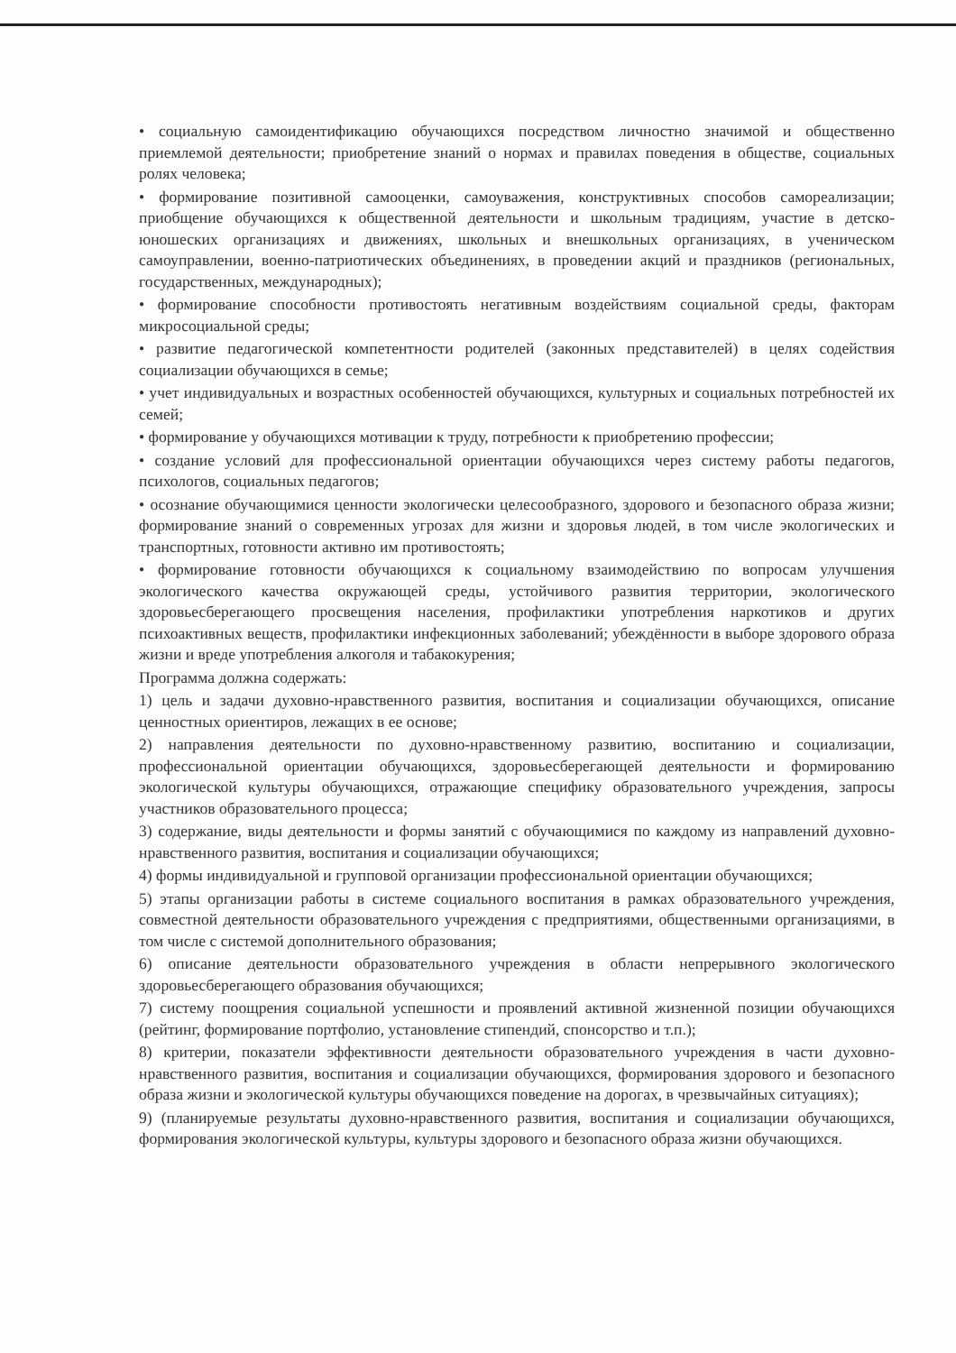• социальную самоидентификацию обучающихся посредством личностно значимой и общественно приемлемой деятельности; приобретение знаний о нормах и правилах поведения в обществе, социальных ролях человека;
• формирование позитивной самооценки, самоуважения, конструктивных способов самореализации; приобщение обучающихся к общественной деятельности и школьным традициям, участие в детско-юношеских организациях и движениях, школьных и внешкольных организациях, в ученическом самоуправлении, военно-патриотических объединениях, в проведении акций и праздников (региональных, государственных, международных);
• формирование способности противостоять негативным воздействиям социальной среды, факторам микросоциальной среды;
• развитие педагогической компетентности родителей (законных представителей) в целях содействия социализации обучающихся в семье;
• учет индивидуальных и возрастных особенностей обучающихся, культурных и социальных потребностей их семей;
• формирование у обучающихся мотивации к труду, потребности к приобретению профессии;
• создание условий для профессиональной ориентации обучающихся через систему работы педагогов, психологов, социальных педагогов;
• осознание обучающимися ценности экологически целесообразного, здорового и безопасного образа жизни; формирование знаний о современных угрозах для жизни и здоровья людей, в том числе экологических и транспортных, готовности активно им противостоять;
• формирование готовности обучающихся к социальному взаимодействию по вопросам улучшения экологического качества окружающей среды, устойчивого развития территории, экологического здоровьесберегающего просвещения населения, профилактики употребления наркотиков и других психоактивных веществ, профилактики инфекционных заболеваний; убеждённости в выборе здорового образа жизни и вреде употребления алкоголя и табакокурения;
Программа должна содержать:
1) цель и задачи духовно-нравственного развития, воспитания и социализации обучающихся, описание ценностных ориентиров, лежащих в ее основе;
2) направления деятельности по духовно-нравственному развитию, воспитанию и социализации, профессиональной ориентации обучающихся, здоровьесберегающей деятельности и формированию экологической культуры обучающихся, отражающие специфику образовательного учреждения, запросы участников образовательного процесса;
3) содержание, виды деятельности и формы занятий с обучающимися по каждому из направлений духовно-нравственного развития, воспитания и социализации обучающихся;
4) формы индивидуальной и групповой организации профессиональной ориентации обучающихся;
5) этапы организации работы в системе социального воспитания в рамках образовательного учреждения, совместной деятельности образовательного учреждения с предприятиями, общественными организациями, в том числе с системой дополнительного образования;
6) описание деятельности образовательного учреждения в области непрерывного экологического здоровьесберегающего образования обучающихся;
7) систему поощрения социальной успешности и проявлений активной жизненной позиции обучающихся (рейтинг, формирование портфолио, установление стипендий, спонсорство и т.п.);
8) критерии, показатели эффективности деятельности образовательного учреждения в части духовно-нравственного развития, воспитания и социализации обучающихся, формирования здорового и безопасного образа жизни и экологической культуры обучающихся поведение на дорогах, в чрезвычайных ситуациях);
9) (планируемые результаты духовно-нравственного развития, воспитания и социализации обучающихся, формирования экологической культуры, культуры здорового и безопасного образа жизни обучающихся.